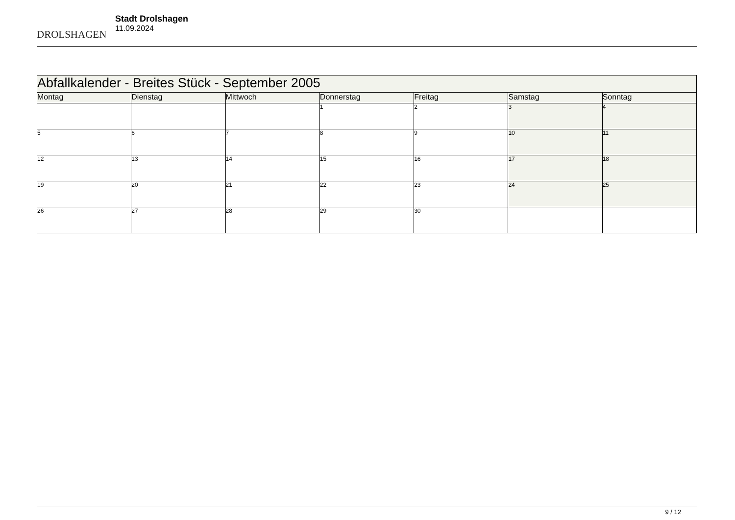DROLSHAGEN
Stadt Drolshagen
11.09.2024
| Abfallkalender - Breites Stück - September 2005 | | | | | | |
| Montag | Dienstag | Mittwoch | Donnerstag | Freitag | Samstag | Sonntag |
| | | | 1 | 2 | 3 | 4 |
| 5 | 6 | 7 | 8 | 9 | 10 | 11 |
| 12 | 13 | 14 | 15 | 16 | 17 | 18 |
| 19 | 20 | 21 | 22 | 23 | 24 | 25 |
| 26 | 27 | 28 | 29 | 30 | | |
9 / 12